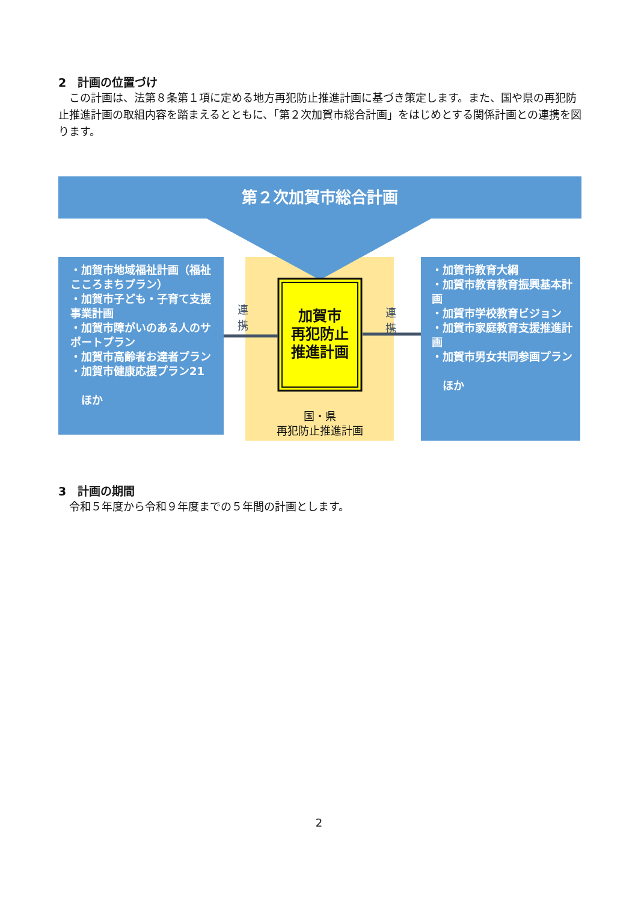2　計画の位置づけ
　この計画は、法第８条第１項に定める地方再犯防止推進計画に基づき策定します。また、国や県の再犯防止推進計画の取組内容を踏まえるとともに、「第２次加賀市総合計画」をはじめとする関係計画との連携を図ります。
第２次加賀市総合計画
・加賀市地域福祉計画（福祉こころまちプラン）
・加賀市子ども・子育て支援事業計画
・加賀市障がいのある人のサポートプラン
・加賀市高齢者お達者プラン
・加賀市健康応援プラン21
　ほか
連携
加賀市
再犯防止
推進計画
国・県
再犯防止推進計画
連携
・加賀市教育大綱
・加賀市教育教育振興基本計画
・加賀市学校教育ビジョン
・加賀市家庭教育支援推進計画
・加賀市男女共同参画プラン
　ほか
3　計画の期間
　令和５年度から令和９年度までの５年間の計画とします。
2